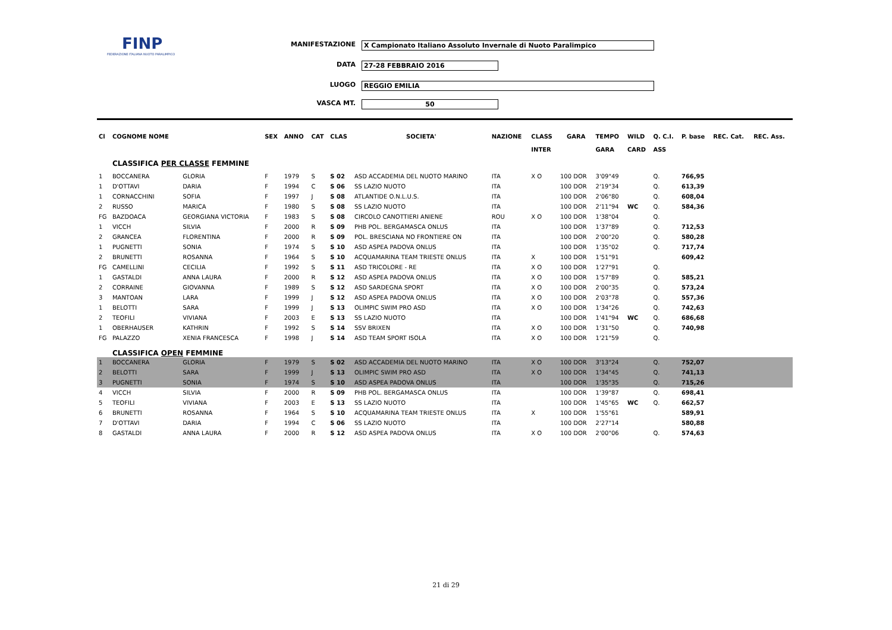FINP
FEDERAZIONE ITALIANA NUOTO PARALIMPICO
MANIFESTAZIONE X Campionato Italiano Assoluto Invernale di Nuoto Paralimpico
DATA 27-28 FEBBRAIO 2016
LUOGO REGGIO EMILIA
VASCA MT. 50
| Cl | COGNOME NOME | | SEX | ANNO | CAT | CLAS | SOCIETA' | NAZIONE | CLASS | GARA | TEMPO | WILD | Q. C.I. | P. base | REC. Cat. | REC. Ass. |
| --- | --- | --- | --- | --- | --- | --- | --- | --- | --- | --- | --- | --- | --- | --- | --- | --- |
| | | | | | | | | | INTER | | GARA | CARD | ASS | | | |
| | CLASSIFICA PER CLASSE FEMMINE | | | | | | | | | | | | | | | |
| 1 | BOCCANERA | GLORIA | F | 1979 | S | S 02 | ASD ACCADEMIA DEL NUOTO MARINO | ITA | X O | 100 DOR | 3'09"49 | | Q. | 766,95 | | |
| 1 | D'OTTAVI | DARIA | F | 1994 | C | S 06 | SS LAZIO NUOTO | ITA | | 100 DOR | 2'19"34 | | Q. | 613,39 | | |
| 1 | CORNACCHINI | SOFIA | F | 1997 | J | S 08 | ATLANTIDE O.N.L.U.S. | ITA | | 100 DOR | 2'06"80 | | Q. | 608,04 | | |
| 2 | RUSSO | MARICA | F | 1980 | S | S 08 | SS LAZIO NUOTO | ITA | | 100 DOR | 2'11"94 | WC | Q. | 584,36 | | |
| FG | BAZDOACA | GEORGIANA VICTORIA | F | 1983 | S | S 08 | CIRCOLO CANOTTIERI ANIENE | ROU | X O | 100 DOR | 1'38"04 | | Q. | | | |
| 1 | VICCH | SILVIA | F | 2000 | R | S 09 | PHB POL. BERGAMASCA ONLUS | ITA | | 100 DOR | 1'37"89 | | Q. | 712,53 | | |
| 2 | GRANCEA | FLORENTINA | F | 2000 | R | S 09 | POL. BRESCIANA NO FRONTIERE ON | ITA | | 100 DOR | 2'00"20 | | Q. | 580,28 | | |
| 1 | PUGNETTI | SONIA | F | 1974 | S | S 10 | ASD ASPEA PADOVA ONLUS | ITA | | 100 DOR | 1'35"02 | | Q. | 717,74 | | |
| 2 | BRUNETTI | ROSANNA | F | 1964 | S | S 10 | ACQUAMARINA TEAM TRIESTE ONLUS | ITA | X | 100 DOR | 1'51"91 | | | 609,42 | | |
| FG | CAMELLINI | CECILIA | F | 1992 | S | S 11 | ASD TRICOLORE - RE | ITA | X O | 100 DOR | 1'27"91 | | Q. | | | |
| 1 | GASTALDI | ANNA LAURA | F | 2000 | R | S 12 | ASD ASPEA PADOVA ONLUS | ITA | X O | 100 DOR | 1'57"89 | | Q. | 585,21 | | |
| 2 | CORRAINE | GIOVANNA | F | 1989 | S | S 12 | ASD SARDEGNA SPORT | ITA | X O | 100 DOR | 2'00"35 | | Q. | 573,24 | | |
| 3 | MANTOAN | LARA | F | 1999 | J | S 12 | ASD ASPEA PADOVA ONLUS | ITA | X O | 100 DOR | 2'03"78 | | Q. | 557,36 | | |
| 1 | BELOTTI | SARA | F | 1999 | J | S 13 | OLIMPIC SWIM PRO ASD | ITA | X O | 100 DOR | 1'34"26 | | Q. | 742,63 | | |
| 2 | TEOFILI | VIVIANA | F | 2003 | E | S 13 | SS LAZIO NUOTO | ITA | | 100 DOR | 1'41"94 | WC | Q. | 686,68 | | |
| 1 | OBERHAUSER | KATHRIN | F | 1992 | S | S 14 | SSV BRIXEN | ITA | X O | 100 DOR | 1'31"50 | | Q. | 740,98 | | |
| FG | PALAZZO | XENIA FRANCESCA | F | 1998 | J | S 14 | ASD TEAM SPORT ISOLA | ITA | X O | 100 DOR | 1'21"59 | | Q. | | | |
| | CLASSIFICA OPEN FEMMINE | | | | | | | | | | | | | | | |
| 1 | BOCCANERA | GLORIA | F | 1979 | S | S 02 | ASD ACCADEMIA DEL NUOTO MARINO | ITA | X O | 100 DOR | 3'13"24 | | Q. | 752,07 | | |
| 2 | BELOTTI | SARA | F | 1999 | J | S 13 | OLIMPIC SWIM PRO ASD | ITA | X O | 100 DOR | 1'34"45 | | Q. | 741,13 | | |
| 3 | PUGNETTI | SONIA | F | 1974 | S | S 10 | ASD ASPEA PADOVA ONLUS | ITA | | 100 DOR | 1'35"35 | | Q. | 715,26 | | |
| 4 | VICCH | SILVIA | F | 2000 | R | S 09 | PHB POL. BERGAMASCA ONLUS | ITA | | 100 DOR | 1'39"87 | | Q. | 698,41 | | |
| 5 | TEOFILI | VIVIANA | F | 2003 | E | S 13 | SS LAZIO NUOTO | ITA | | 100 DOR | 1'45"65 | WC | Q. | 662,57 | | |
| 6 | BRUNETTI | ROSANNA | F | 1964 | S | S 10 | ACQUAMARINA TEAM TRIESTE ONLUS | ITA | X | 100 DOR | 1'55"61 | | | 589,91 | | |
| 7 | D'OTTAVI | DARIA | F | 1994 | C | S 06 | SS LAZIO NUOTO | ITA | | 100 DOR | 2'27"14 | | | 580,88 | | |
| 8 | GASTALDI | ANNA LAURA | F | 2000 | R | S 12 | ASD ASPEA PADOVA ONLUS | ITA | X O | 100 DOR | 2'00"06 | | Q. | 574,63 | | |
21 di 29